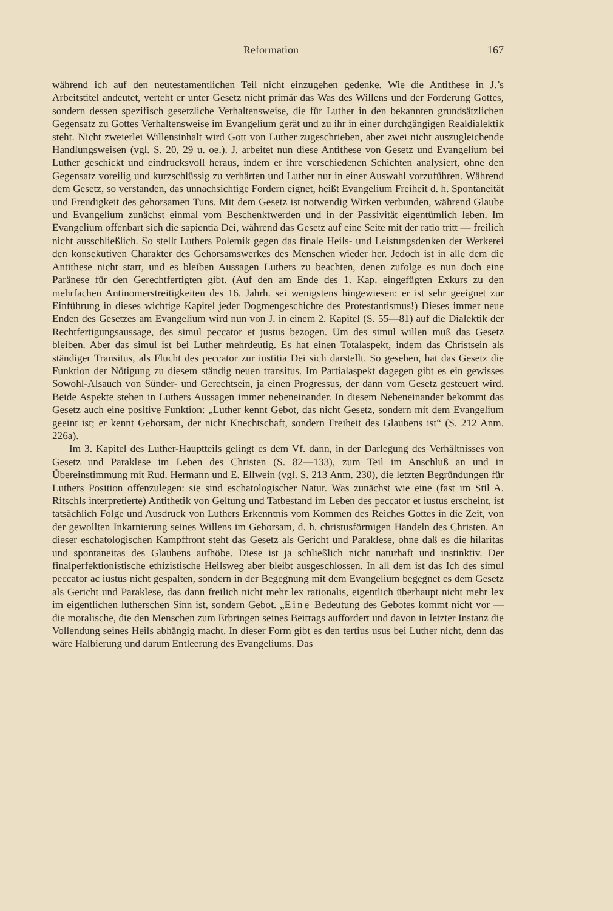Reformation 167
während ich auf den neutestamentlichen Teil nicht einzugehen gedenke. Wie die Antithese in J.’s Arbeitstitel andeutet, verteht er unter Gesetz nicht primär das Was des Willens und der Forderung Gottes, sondern dessen spezifisch gesetzliche Verhaltensweise, die für Luther in den bekannten grundsätzlichen Gegensatz zu Gottes Verhaltensweise im Evangelium gerät und zu ihr in einer durchgängigen Realdialektik steht. Nicht zweierlei Willensinhalt wird Gott von Luther zugeschrieben, aber zwei nicht auszugleichende Handlungsweisen (vgl. S. 20, 29 u. oe.). J. arbeitet nun diese Antithese von Gesetz und Evangelium bei Luther geschickt und eindrucksvoll heraus, indem er ihre verschiedenen Schichten analysiert, ohne den Gegensatz voreilig und kurzschlüssig zu verhärten und Luther nur in einer Auswahl vorzuführen. Während dem Gesetz, so verstanden, das unnachsichtige Fordern eignet, heißt Evangelium Freiheit d. h. Spontaneität und Freudigkeit des gehorsamen Tuns. Mit dem Gesetz ist notwendig Wirken verbunden, während Glaube und Evangelium zunächst einmal vom Beschenktwerden und in der Passivität eigentümlich leben. Im Evangelium offenbart sich die sapientia Dei, während das Gesetz auf eine Seite mit der ratio tritt — freilich nicht ausschließlich. So stellt Luthers Polemik gegen das finale Heils- und Leistungsdenken der Werkerei den konsekutiven Charakter des Gehorsamswerkes des Menschen wieder her. Jedoch ist in alle dem die Antithese nicht starr, und es bleiben Aussagen Luthers zu beachten, denen zufolge es nun doch eine Paränese für den Gerechtfertigten gibt. (Auf den am Ende des 1. Kap. eingefügten Exkurs zu den mehrfachen Antinomerstreitigkeiten des 16. Jahrh. sei wenigstens hingewiesen: er ist sehr geeignet zur Einführung in dieses wichtige Kapitel jeder Dogmengeschichte des Protestantismus!) Dieses immer neue Enden des Gesetzes am Evangelium wird nun von J. in einem 2. Kapitel (S. 55—81) auf die Dialektik der Rechtfertigungsaussage, des simul peccator et justus bezogen. Um des simul willen muß das Gesetz bleiben. Aber das simul ist bei Luther mehrdeutig. Es hat einen Totalaspekt, indem das Christsein als ständiger Transitus, als Flucht des peccator zur iustitia Dei sich darstellt. So gesehen, hat das Gesetz die Funktion der Nötigung zu diesem ständig neuen transitus. Im Partialaspekt dagegen gibt es ein gewisses Sowohl-Alsauch von Sünder- und Gerechtsein, ja einen Progressus, der dann vom Gesetz gesteuert wird. Beide Aspekte stehen in Luthers Aussagen immer nebeneinander. In diesem Nebeneinander bekommt das Gesetz auch eine positive Funktion: „Luther kennt Gebot, das nicht Gesetz, sondern mit dem Evangelium geeint ist; er kennt Gehorsam, der nicht Knechtschaft, sondern Freiheit des Glaubens ist“ (S. 212 Anm. 226a).
Im 3. Kapitel des Luther-Hauptteils gelingt es dem Vf. dann, in der Darlegung des Verhältnisses von Gesetz und Paraklese im Leben des Christen (S. 82—133), zum Teil im Anschluß an und in Übereinstimmung mit Rud. Hermann und E. Ellwein (vgl. S. 213 Anm. 230), die letzten Begründungen für Luthers Position offenzulegen: sie sind eschatologischer Natur. Was zunächst wie eine (fast im Stil A. Ritschls interpretierte) Antithetik von Geltung und Tatbestand im Leben des peccator et iustus erscheint, ist tatsächlich Folge und Ausdruck von Luthers Erkenntnis vom Kommen des Reiches Gottes in die Zeit, von der gewollten Inkarnierung seines Willens im Gehorsam, d. h. christusförmigen Handeln des Christen. An dieser eschatologischen Kampffront steht das Gesetz als Gericht und Paraklese, ohne daß es die hilaritas und spontaneitas des Glaubens aufhöbe. Diese ist ja schließlich nicht naturhaft und instinktiv. Der finalperfektionistische ethizistische Heilsweg aber bleibt ausgeschlossen. In all dem ist das Ich des simul peccator ac iustus nicht gespalten, sondern in der Begegnung mit dem Evangelium begegnet es dem Gesetz als Gericht und Paraklese, das dann freilich nicht mehr lex rationalis, eigentlich überhaupt nicht mehr lex im eigentlichen lutherschen Sinn ist, sondern Gebot. „Eine Bedeutung des Gebotes kommt nicht vor — die moralische, die den Menschen zum Erbringen seines Beitrags auffordert und davon in letzter Instanz die Vollendung seines Heils abhängig macht. In dieser Form gibt es den tertius usus bei Luther nicht, denn das wäre Halbierung und darum Entleerung des Evangeliums. Das